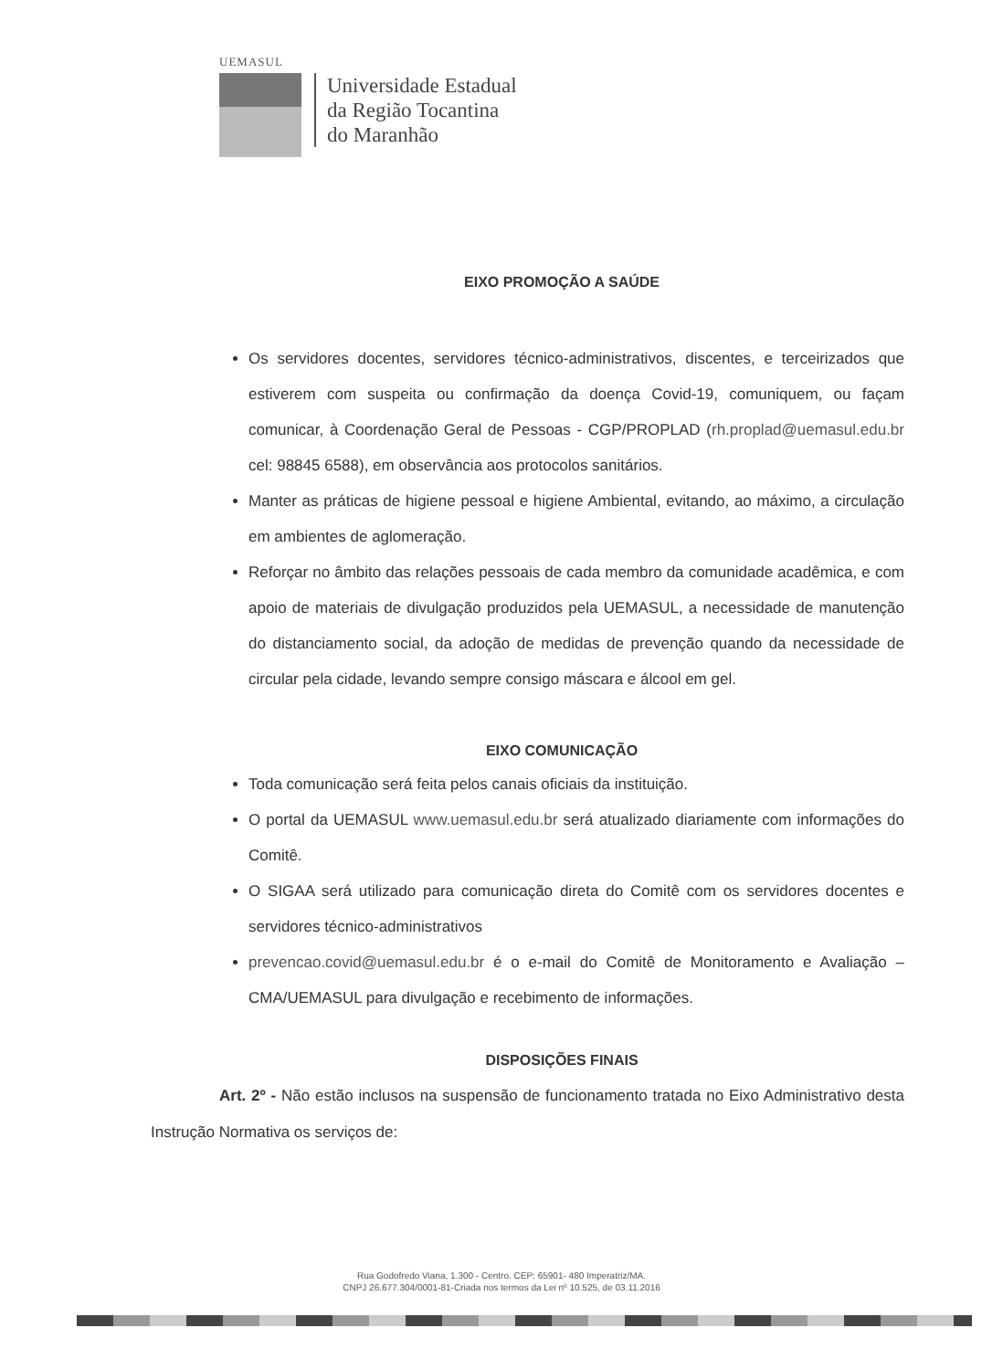UEMASUL
Universidade Estadual
da Região Tocantina
do Maranhão
EIXO PROMOÇÃO A SAÚDE
Os servidores docentes, servidores técnico-administrativos, discentes, e terceirizados que estiverem com suspeita ou confirmação da doença Covid-19, comuniquem, ou façam comunicar, à Coordenação Geral de Pessoas - CGP/PROPLAD (rh.proplad@uemasul.edu.br cel: 98845 6588), em observância aos protocolos sanitários.
Manter as práticas de higiene pessoal e higiene Ambiental, evitando, ao máximo, a circulação em ambientes de aglomeração.
Reforçar no âmbito das relações pessoais de cada membro da comunidade acadêmica, e com apoio de materiais de divulgação produzidos pela UEMASUL, a necessidade de manutenção do distanciamento social, da adoção de medidas de prevenção quando da necessidade de circular pela cidade, levando sempre consigo máscara e álcool em gel.
EIXO COMUNICAÇÃO
Toda comunicação será feita pelos canais oficiais da instituição.
O portal da UEMASUL www.uemasul.edu.br será atualizado diariamente com informações do Comitê.
O SIGAA será utilizado para comunicação direta do Comitê com os servidores docentes e servidores técnico-administrativos
prevencao.covid@uemasul.edu.br é o e-mail do Comitê de Monitoramento e Avaliação – CMA/UEMASUL para divulgação e recebimento de informações.
DISPOSIÇÕES FINAIS
Art. 2º - Não estão inclusos na suspensão de funcionamento tratada no Eixo Administrativo desta Instrução Normativa os serviços de:
Rua Godofredo Viana, 1.300 - Centro. CEP: 65901- 480 Imperatriz/MA.
CNPJ 26.677.304/0001-81-Criada nos termos da Lei nº 10.525, de 03.11.2016